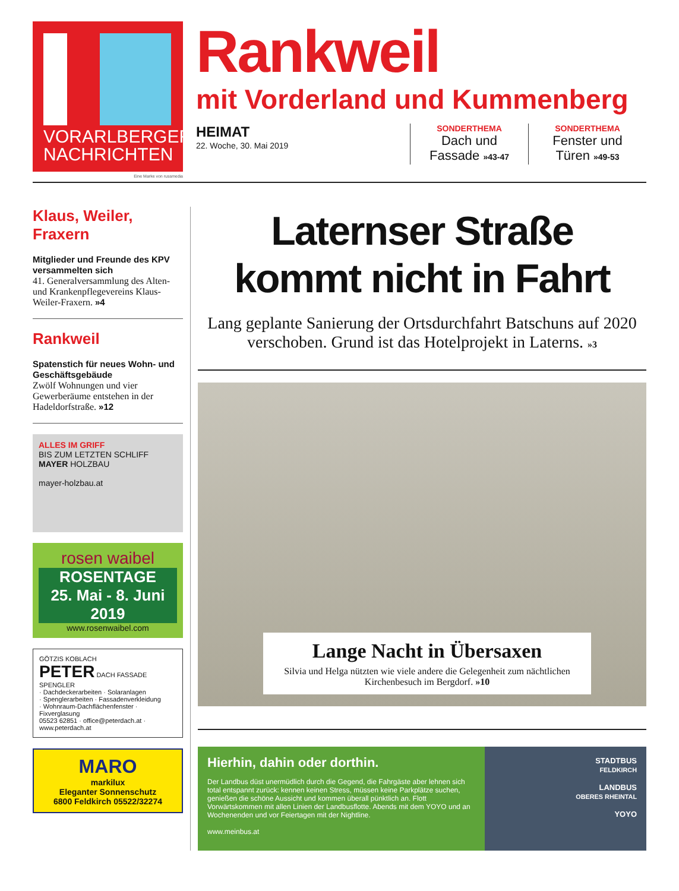VORARLBERGER
NACHRICHTEN
Eine Marke von russmedia
Rankweil
mit Vorderland und Kummenberg
HEIMAT
22. Woche, 30. Mai 2019
SONDERTHEMA
Dach und
Fassade »43-47
SONDERTHEMA
Fenster und
Türen »49-53
Klaus, Weiler, Fraxern
Mitglieder und Freunde des KPV versammelten sich
41. Generalversammlung des Alten- und Krankenpflegevereins Klaus-Weiler-Fraxern. »4
Rankweil
Spatenstich für neues Wohn- und Geschäftsgebäude
Zwölf Wohnungen und vier Gewerberäume entstehen in der Hadeldorfstraße. »12
ALLES IM GRIFF
BIS ZUM LETZTEN SCHLIFF
MAYER HOLZBAU
mayer-holzbau.at
rosen waibel
ROSENTAGE
25. Mai - 8. Juni 2019
www.rosenwaibel.com
GÖTZIS KOBLACH
PETER DACH FASSADE SPENGLER
· Dachdeckerarbeiten · Solaranlagen
· Spenglerarbeiten · Fassadenverkleidung
· Wohnraum-Dachflächenfenster · Fixverglasung
05523 62851 · office@peterdach.at · www.peterdach.at
MARO
markilux
Eleganter Sonnenschutz
6800 Feldkirch 05522/32274
Laternser Straße
kommt nicht in Fahrt
Lang geplante Sanierung der Ortsdurchfahrt Batschuns auf 2020 verschoben. Grund ist das Hotelprojekt in Laterns. »3
Lange Nacht in Übersaxen
Silvia und Helga nützten wie viele andere die Gelegenheit zum nächtlichen Kirchenbesuch im Bergdorf. »10
Hierhin, dahin oder dorthin.
Der Landbus düst unermüdlich durch die Gegend, die Fahrgäste aber lehnen sich total entspannt zurück: kennen keinen Stress, müssen keine Parkplätze suchen, genießen die schöne Aussicht und kommen überall pünktlich an. Flott Vorwärtskommen mit allen Linien der Landbusflotte. Abends mit dem YOYO und an Wochenenden und vor Feiertagen mit der Nightline.
www.meinbus.at
STADTBUS
FELDKIRCH
LANDBUS
OBERES RHEINTAL
YOYO